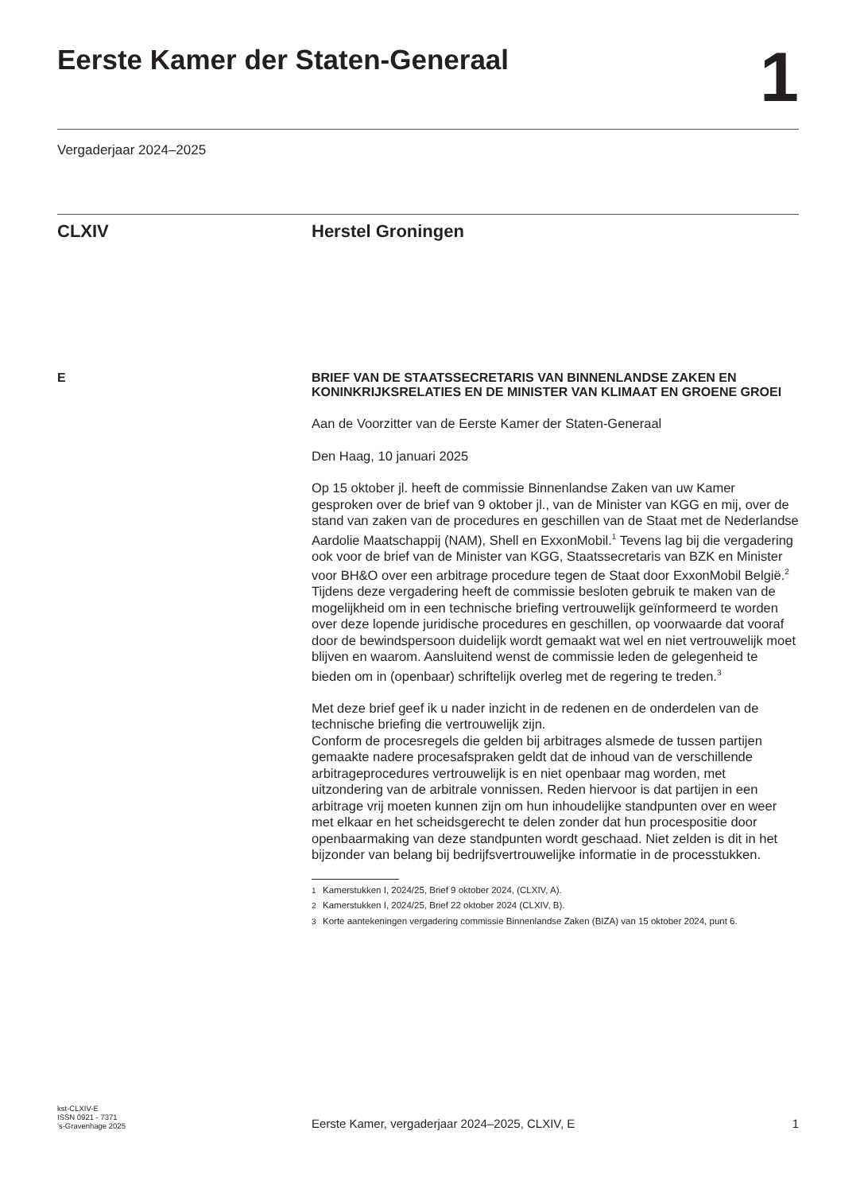Eerste Kamer der Staten-Generaal
1
Vergaderjaar 2024–2025
CLXIV Herstel Groningen
E BRIEF VAN DE STAATSSECRETARIS VAN BINNENLANDSE ZAKEN EN KONINKRIJKSRELATIES EN DE MINISTER VAN KLIMAAT EN GROENE GROEI
Aan de Voorzitter van de Eerste Kamer der Staten-Generaal
Den Haag, 10 januari 2025
Op 15 oktober jl. heeft de commissie Binnenlandse Zaken van uw Kamer gesproken over de brief van 9 oktober jl., van de Minister van KGG en mij, over de stand van zaken van de procedures en geschillen van de Staat met de Nederlandse Aardolie Maatschappij (NAM), Shell en ExxonMobil.<sup>1</sup> Tevens lag bij die vergadering ook voor de brief van de Minister van KGG, Staatssecretaris van BZK en Minister voor BH&O over een arbitrage procedure tegen de Staat door ExxonMobil België.<sup>2</sup>
Tijdens deze vergadering heeft de commissie besloten gebruik te maken van de mogelijkheid om in een technische briefing vertrouwelijk geïnformeerd te worden over deze lopende juridische procedures en geschillen, op voorwaarde dat vooraf door de bewindspersoon duidelijk wordt gemaakt wat wel en niet vertrouwelijk moet blijven en waarom. Aansluitend wenst de commissie leden de gelegenheid te bieden om in (openbaar) schriftelijk overleg met de regering te treden.<sup>3</sup>
Met deze brief geef ik u nader inzicht in de redenen en de onderdelen van de technische briefing die vertrouwelijk zijn.
Conform de procesregels die gelden bij arbitrages alsmede de tussen partijen gemaakte nadere procesafspraken geldt dat de inhoud van de verschillende arbitrageprocedures vertrouwelijk is en niet openbaar mag worden, met uitzondering van de arbitrale vonnissen. Reden hiervoor is dat partijen in een arbitrage vrij moeten kunnen zijn om hun inhoudelijke standpunten over en weer met elkaar en het scheidsgerecht te delen zonder dat hun procespositie door openbaarmaking van deze standpunten wordt geschaad. Niet zelden is dit in het bijzonder van belang bij bedrijfsvertrouwelijke informatie in de processtukken.
<sup>1</sup>
Kamerstukken I, 2024/25, Brief 9 oktober 2024, (CLXIV, A).
<sup>2</sup>
Kamerstukken I, 2024/25, Brief 22 oktober 2024 (CLXIV, B).
<sup>3</sup>
Korte aantekeningen vergadering commissie Binnenlandse Zaken (BIZA) van 15 oktober 2024, punt 6.
kst-CLXIV-E
ISSN 0921 - 7371
’s-Gravenhage 2025
Eerste Kamer, vergaderjaar 2024–2025, CLXIV, E
1